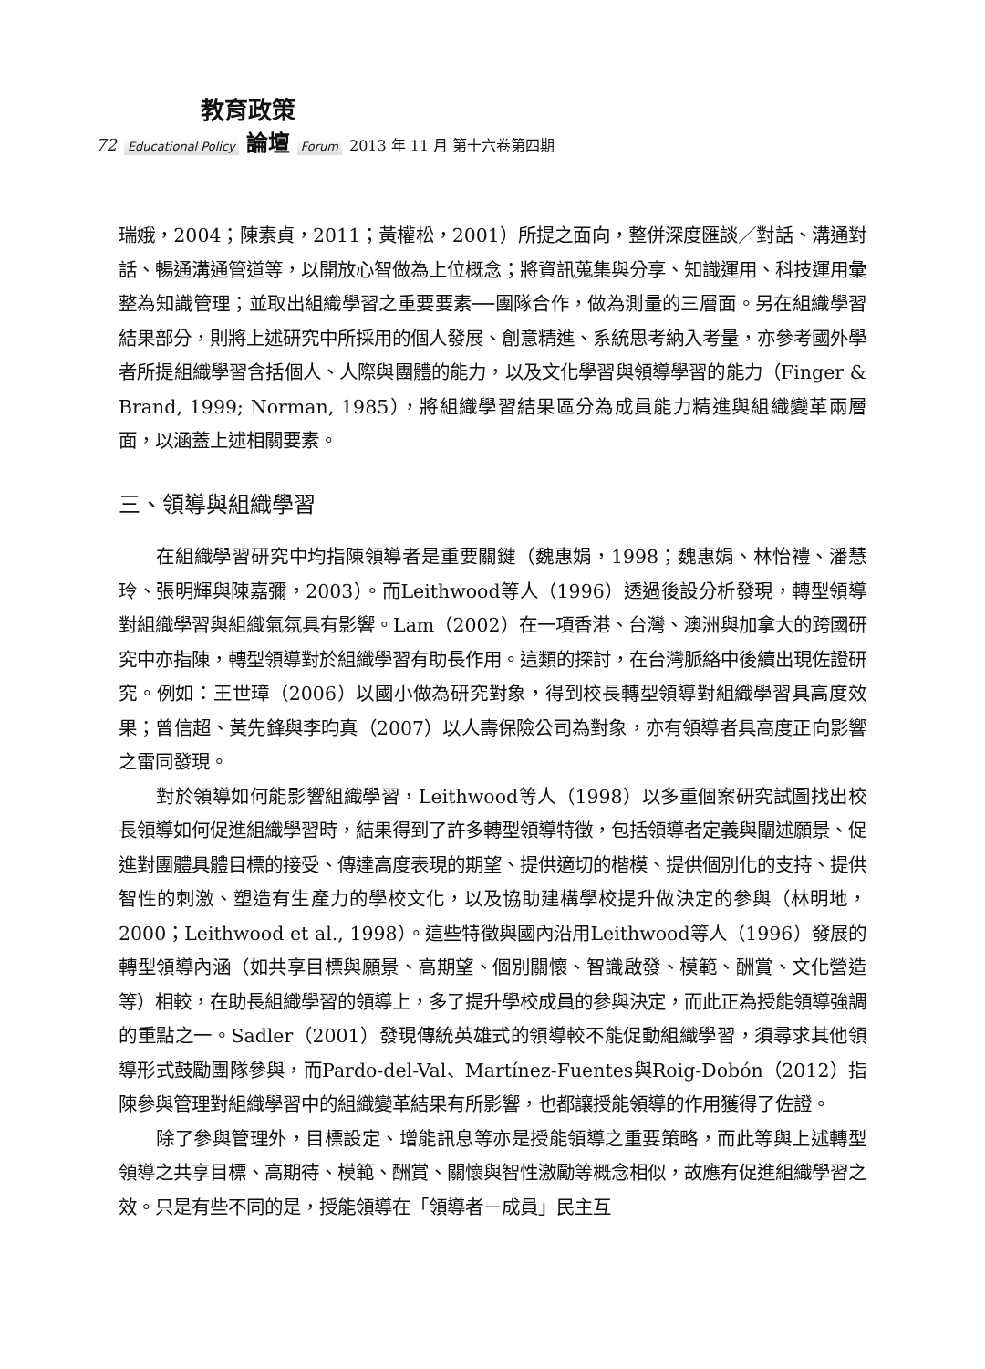教育政策
72 Educational Policy 論壇 Forum 2013 年 11 月 第十六卷第四期
瑞娥，2004；陳素貞，2011；黃權松，2001）所提之面向，整併深度匯談／對話、溝通對話、暢通溝通管道等，以開放心智做為上位概念；將資訊蒐集與分享、知識運用、科技運用彙整為知識管理；並取出組織學習之重要要素──團隊合作，做為測量的三層面。另在組織學習結果部分，則將上述研究中所採用的個人發展、創意精進、系統思考納入考量，亦參考國外學者所提組織學習含括個人、人際與團體的能力，以及文化學習與領導學習的能力（Finger & Brand, 1999; Norman, 1985），將組織學習結果區分為成員能力精進與組織變革兩層面，以涵蓋上述相關要素。
三、領導與組織學習
在組織學習研究中均指陳領導者是重要關鍵（魏惠娟，1998；魏惠娟、林怡禮、潘慧玲、張明輝與陳嘉彌，2003）。而Leithwood等人（1996）透過後設分析發現，轉型領導對組織學習與組織氣氛具有影響。Lam（2002）在一項香港、台灣、澳洲與加拿大的跨國研究中亦指陳，轉型領導對於組織學習有助長作用。這類的探討，在台灣脈絡中後續出現佐證研究。例如：王世璋（2006）以國小做為研究對象，得到校長轉型領導對組織學習具高度效果；曾信超、黃先鋒與李昀真（2007）以人壽保險公司為對象，亦有領導者具高度正向影響之雷同發現。
對於領導如何能影響組織學習，Leithwood等人（1998）以多重個案研究試圖找出校長領導如何促進組織學習時，結果得到了許多轉型領導特徵，包括領導者定義與闡述願景、促進對團體具體目標的接受、傳達高度表現的期望、提供適切的楷模、提供個別化的支持、提供智性的刺激、塑造有生產力的學校文化，以及協助建構學校提升做決定的參與（林明地，2000；Leithwood et al., 1998）。這些特徵與國內沿用Leithwood等人（1996）發展的轉型領導內涵（如共享目標與願景、高期望、個別關懷、智識啟發、模範、酬賞、文化營造等）相較，在助長組織學習的領導上，多了提升學校成員的參與決定，而此正為授能領導強調的重點之一。Sadler（2001）發現傳統英雄式的領導較不能促動組織學習，須尋求其他領導形式鼓勵團隊參與，而Pardo-del-Val、Martínez-Fuentes與Roig-Dobón（2012）指陳參與管理對組織學習中的組織變革結果有所影響，也都讓授能領導的作用獲得了佐證。
除了參與管理外，目標設定、增能訊息等亦是授能領導之重要策略，而此等與上述轉型領導之共享目標、高期待、模範、酬賞、關懷與智性激勵等概念相似，故應有促進組織學習之效。只是有些不同的是，授能領導在「領導者－成員」民主互